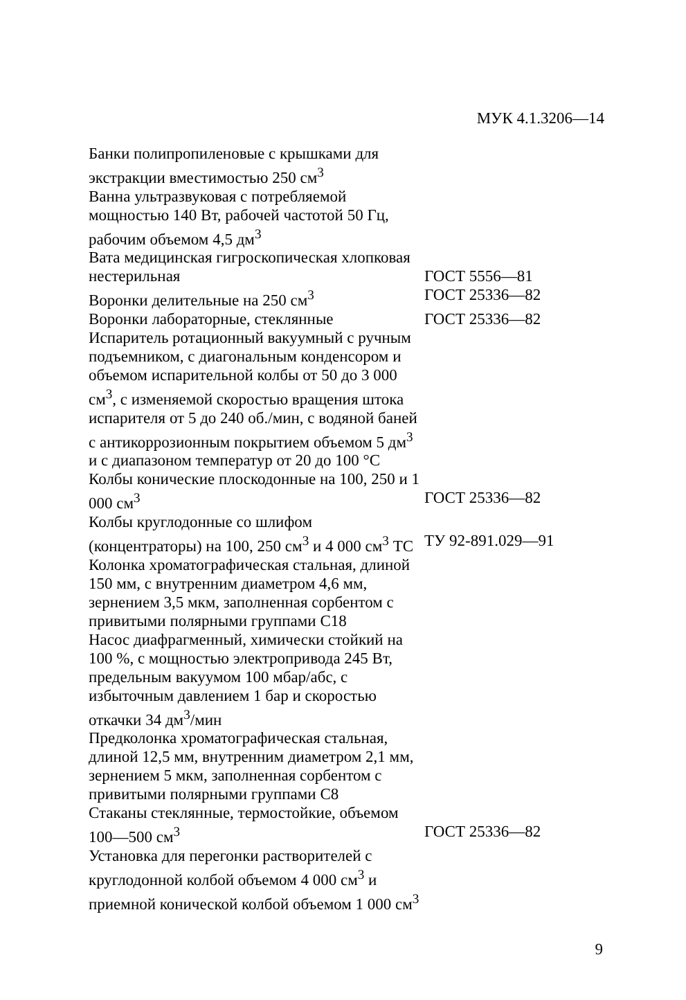МУК 4.1.3206—14
Банки полипропиленовые с крышками для экстракции вместимостью 250 см<sup>3</sup>
Ванна ультразвуковая с потребляемой мощностью 140 Вт, рабочей частотой 50 Гц, рабочим объемом 4,5 дм<sup>3</sup>
Вата медицинская гигроскопическая хлопковая нестерильная
ГОСТ 5556—81
Воронки делительные на 250 см<sup>3</sup> ГОСТ 25336—82
Воронки лабораторные, стеклянные ГОСТ 25336—82
Испаритель ротационный вакуумный с ручным подъемником, с диагональным конденсором и объемом испарительной колбы от 50 до 3 000 см<sup>3</sup>, с изменяемой скоростью вращения штока испарителя от 5 до 240 об./мин, с водяной баней с антикоррозионным покрытием объемом 5 дм<sup>3</sup> и с диапазоном температур от 20 до 100 °С
Колбы конические плоскодонные на 100, 250 и 1 000 см<sup>3</sup>
ГОСТ 25336—82
Колбы круглодонные со шлифом (концентраторы) на 100, 250 см<sup>3</sup> и 4 000 см<sup>3</sup> ТС
ТУ 92-891.029—91
Колонка хроматографическая стальная, длиной 150 мм, с внутренним диаметром 4,6 мм, зернением 3,5 мкм, заполненная сорбентом с привитыми полярными группами С18
Насос диафрагменный, химически стойкий на 100 %, с мощностью электропривода 245 Вт, предельным вакуумом 100 мбар/абс, с избыточным давлением 1 бар и скоростью откачки 34 дм<sup>3</sup>/мин
Предколонка хроматографическая стальная, длиной 12,5 мм, внутренним диаметром 2,1 мм, зернением 5 мкм, заполненная сорбентом с привитыми полярными группами С8
Стаканы стеклянные, термостойкие, объемом 100—500 см<sup>3</sup>
ГОСТ 25336—82
Установка для перегонки растворителей с круглодонной колбой объемом 4 000 см<sup>3</sup> и приемной конической колбой объемом 1 000 см<sup>3</sup>
9